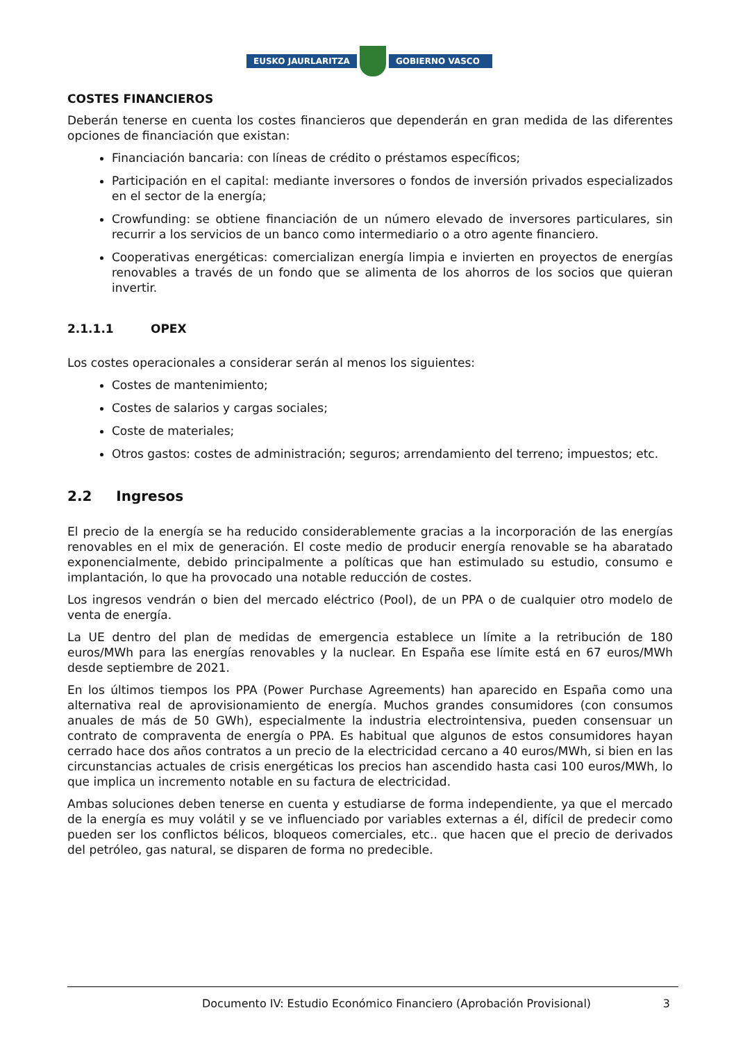EUSKO JAURLARITZA GOBIERNO VASCO
COSTES FINANCIEROS
Deberán tenerse en cuenta los costes financieros que dependerán en gran medida de las diferentes opciones de financiación que existan:
Financiación bancaria: con líneas de crédito o préstamos específicos;
Participación en el capital: mediante inversores o fondos de inversión privados especializados en el sector de la energía;
Crowfunding: se obtiene financiación de un número elevado de inversores particulares, sin recurrir a los servicios de un banco como intermediario o a otro agente financiero.
Cooperativas energéticas: comercializan energía limpia e invierten en proyectos de energías renovables a través de un fondo que se alimenta de los ahorros de los socios que quieran invertir.
2.1.1.1 OPEX
Los costes operacionales a considerar serán al menos los siguientes:
Costes de mantenimiento;
Costes de salarios y cargas sociales;
Coste de materiales;
Otros gastos: costes de administración; seguros; arrendamiento del terreno; impuestos; etc.
2.2 Ingresos
El precio de la energía se ha reducido considerablemente gracias a la incorporación de las energías renovables en el mix de generación. El coste medio de producir energía renovable se ha abaratado exponencialmente, debido principalmente a políticas que han estimulado su estudio, consumo e implantación, lo que ha provocado una notable reducción de costes.
Los ingresos vendrán o bien del mercado eléctrico (Pool), de un PPA o de cualquier otro modelo de venta de energía.
La UE dentro del plan de medidas de emergencia establece un límite a la retribución de 180 euros/MWh para las energías renovables y la nuclear. En España ese límite está en 67 euros/MWh desde septiembre de 2021.
En los últimos tiempos los PPA (Power Purchase Agreements) han aparecido en España como una alternativa real de aprovisionamiento de energía. Muchos grandes consumidores (con consumos anuales de más de 50 GWh), especialmente la industria electrointensiva, pueden consensuar un contrato de compraventa de energía o PPA. Es habitual que algunos de estos consumidores hayan cerrado hace dos años contratos a un precio de la electricidad cercano a 40 euros/MWh, si bien en las circunstancias actuales de crisis energéticas los precios han ascendido hasta casi 100 euros/MWh, lo que implica un incremento notable en su factura de electricidad.
Ambas soluciones deben tenerse en cuenta y estudiarse de forma independiente, ya que el mercado de la energía es muy volátil y se ve influenciado por variables externas a él, difícil de predecir como pueden ser los conflictos bélicos, bloqueos comerciales, etc.. que hacen que el precio de derivados del petróleo, gas natural, se disparen de forma no predecible.
Documento IV: Estudio Económico Financiero (Aprobación Provisional) 3